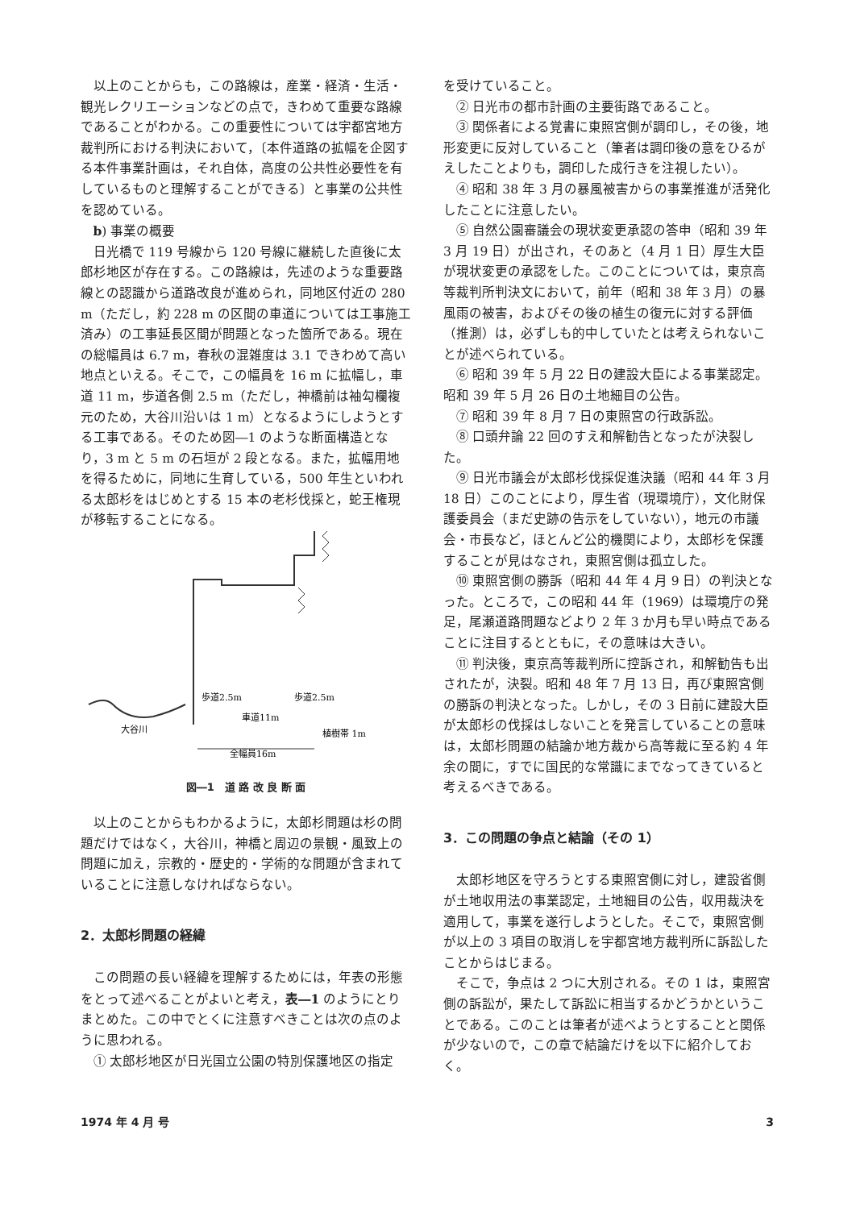以上のことからも，この路線は，産業・経済・生活・観光レクリエーションなどの点で，きわめて重要な路線であることがわかる。この重要性については宇都宮地方裁判所における判決において，〔本件道路の拡幅を企図する本件事業計画は，それ自体，高度の公共性必要性を有しているものと理解することができる〕と事業の公共性を認めている。
b) 事業の概要
日光橋で 119 号線から 120 号線に継続した直後に太郎杉地区が存在する。この路線は，先述のような重要路線との認識から道路改良が進められ，同地区付近の 280 m（ただし，約 228 m の区間の車道については工事施工済み）の工事延長区間が問題となった箇所である。現在の総幅員は 6.7 m，春秋の混雑度は 3.1 できわめて高い地点といえる。そこで，この幅員を 16 m に拡幅し，車道 11 m，歩道各側 2.5 m（ただし，神橋前は袖勾欄複元のため，大谷川沿いは 1 m）となるようにしようとする工事である。そのため図―1 のような断面構造となり，3 m と 5 m の石垣が 2 段となる。また，拡幅用地を得るために，同地に生育している，500 年生といわれる太郎杉をはじめとする 15 本の老杉伐採と，蛇王権現が移転することになる。
歩道2.5m
歩道2.5m
車道11m
大谷川
植樹帯 1m
全幅員16m
図―1　道 路 改 良 断 面
以上のことからもわかるように，太郎杉問題は杉の問題だけではなく，大谷川，神橋と周辺の景観・風致上の問題に加え，宗教的・歴史的・学術的な問題が含まれていることに注意しなければならない。
2．太郎杉問題の経緯
この問題の長い経緯を理解するためには，年表の形態をとって述べることがよいと考え，表―1 のようにとりまとめた。この中でとくに注意すべきことは次の点のように思われる。
① 太郎杉地区が日光国立公園の特別保護地区の指定
を受けていること。
② 日光市の都市計画の主要街路であること。
③ 関係者による覚書に東照宮側が調印し，その後，地形変更に反対していること（筆者は調印後の意をひるがえしたことよりも，調印した成行きを注視したい）。
④ 昭和 38 年 3 月の暴風被害からの事業推進が活発化したことに注意したい。
⑤ 自然公園審議会の現状変更承認の答申（昭和 39 年 3 月 19 日）が出され，そのあと（4 月 1 日）厚生大臣が現状変更の承認をした。このことについては，東京高等裁判所判決文において，前年（昭和 38 年 3 月）の暴風雨の被害，およびその後の植生の復元に対する評価（推測）は，必ずしも的中していたとは考えられないことが述べられている。
⑥ 昭和 39 年 5 月 22 日の建設大臣による事業認定。昭和 39 年 5 月 26 日の土地細目の公告。
⑦ 昭和 39 年 8 月 7 日の東照宮の行政訴訟。
⑧ 口頭弁論 22 回のすえ和解勧告となったが決裂した。
⑨ 日光市議会が太郎杉伐採促進決議（昭和 44 年 3 月 18 日）このことにより，厚生省（現環境庁），文化財保護委員会（まだ史跡の告示をしていない），地元の市議会・市長など，ほとんど公的機関により，太郎杉を保護することが見はなされ，東照宮側は孤立した。
⑩ 東照宮側の勝訴（昭和 44 年 4 月 9 日）の判決となった。ところで，この昭和 44 年（1969）は環境庁の発足，尾瀬道路問題などより 2 年 3 か月も早い時点であることに注目するとともに，その意味は大きい。
⑪ 判決後，東京高等裁判所に控訴され，和解勧告も出されたが，決裂。昭和 48 年 7 月 13 日，再び東照宮側の勝訴の判決となった。しかし，その 3 日前に建設大臣が太郎杉の伐採はしないことを発言していることの意味は，太郎杉問題の結論か地方裁から高等裁に至る約 4 年余の間に，すでに国民的な常識にまでなってきていると考えるべきである。
3．この問題の争点と結論（その 1）
太郎杉地区を守ろうとする東照宮側に対し，建設省側が土地収用法の事業認定，土地細目の公告，収用裁決を適用して，事業を遂行しようとした。そこで，東照宮側が以上の 3 項目の取消しを宇都宮地方裁判所に訴訟したことからはじまる。
そこで，争点は 2 つに大別される。その 1 は，東照宮側の訴訟が，果たして訴訟に相当するかどうかということである。このことは筆者が述べようとすることと関係が少ないので，この章で結論だけを以下に紹介しておく。
1974 年 4 月 号 3